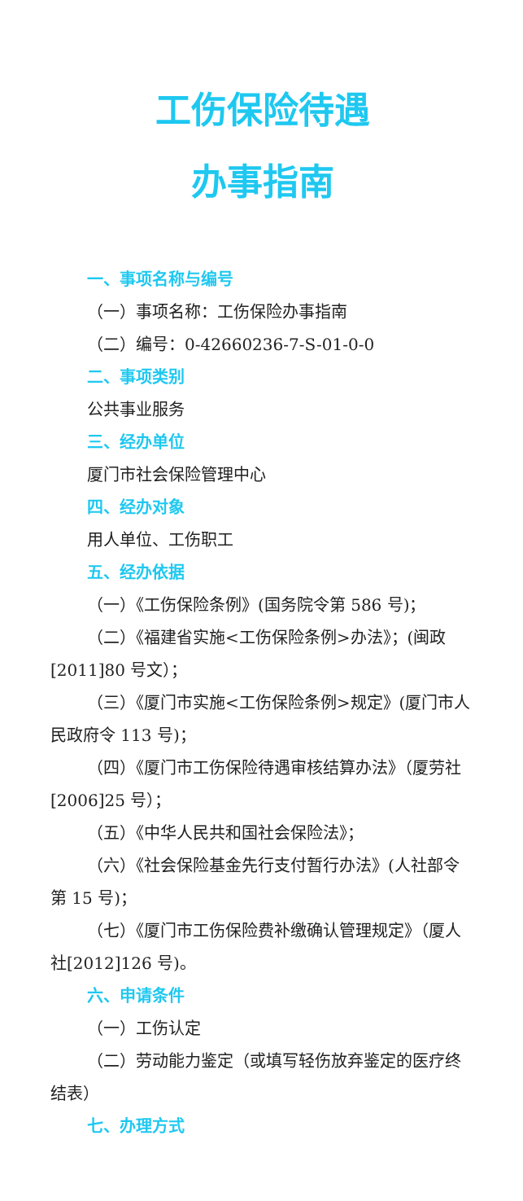工伤保险待遇
办事指南
一、事项名称与编号
（一）事项名称：工伤保险办事指南
（二）编号：0-42660236-7-S-01-0-0
二、事项类别
公共事业服务
三、经办单位
厦门市社会保险管理中心
四、经办对象
用人单位、工伤职工
五、经办依据
（一）《工伤保险条例》(国务院令第 586 号)；
（二）《福建省实施<工伤保险条例>办法》；(闽政[2011]80 号文）；
（三）《厦门市实施<工伤保险条例>规定》(厦门市人民政府令 113 号)；
（四）《厦门市工伤保险待遇审核结算办法》（厦劳社[2006]25 号）；
（五）《中华人民共和国社会保险法》；
（六）《社会保险基金先行支付暂行办法》(人社部令第 15 号)；
（七）《厦门市工伤保险费补缴确认管理规定》（厦人社[2012]126 号)。
六、申请条件
（一）工伤认定
（二）劳动能力鉴定（或填写轻伤放弃鉴定的医疗终结表）
七、办理方式